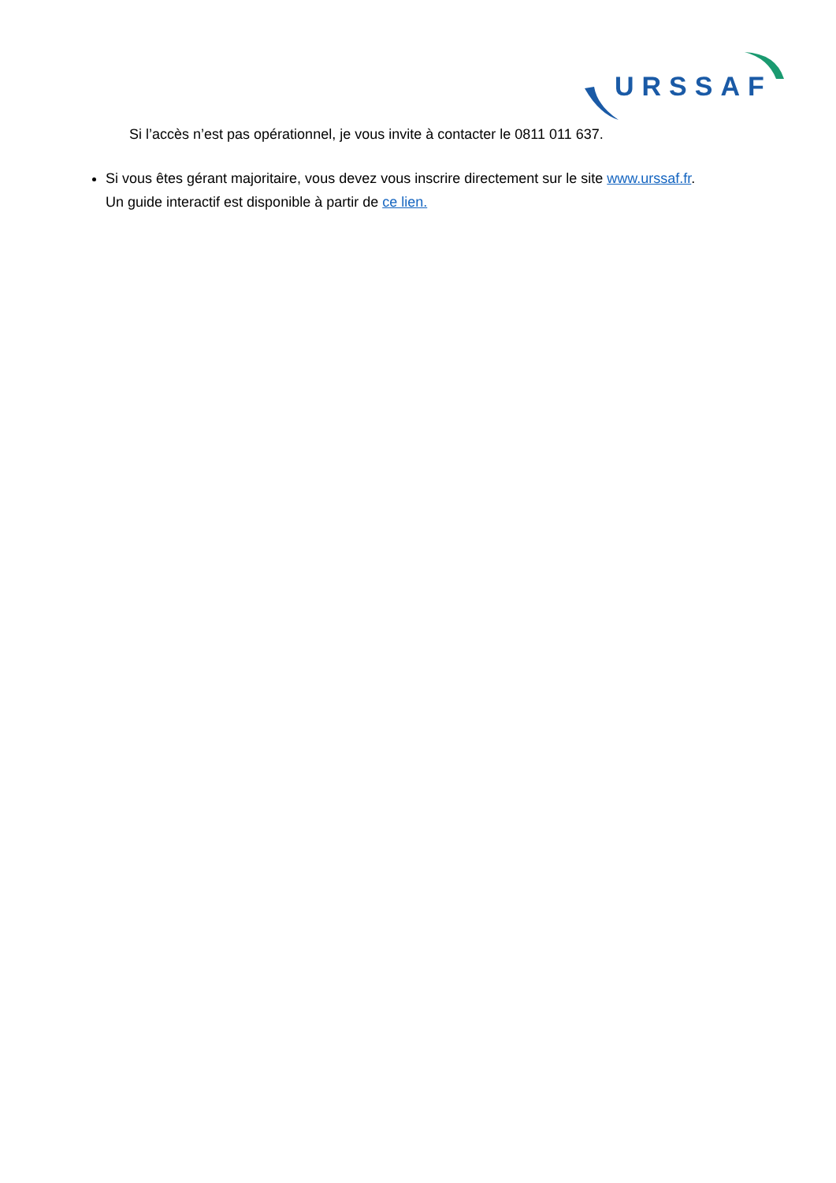URSSAF
Si l’accès n’est pas opérationnel, je vous invite à contacter le 0811 011 637.
Si vous êtes gérant majoritaire, vous devez vous inscrire directement sur le site www.urssaf.fr.
Un guide interactif est disponible à partir de ce lien.